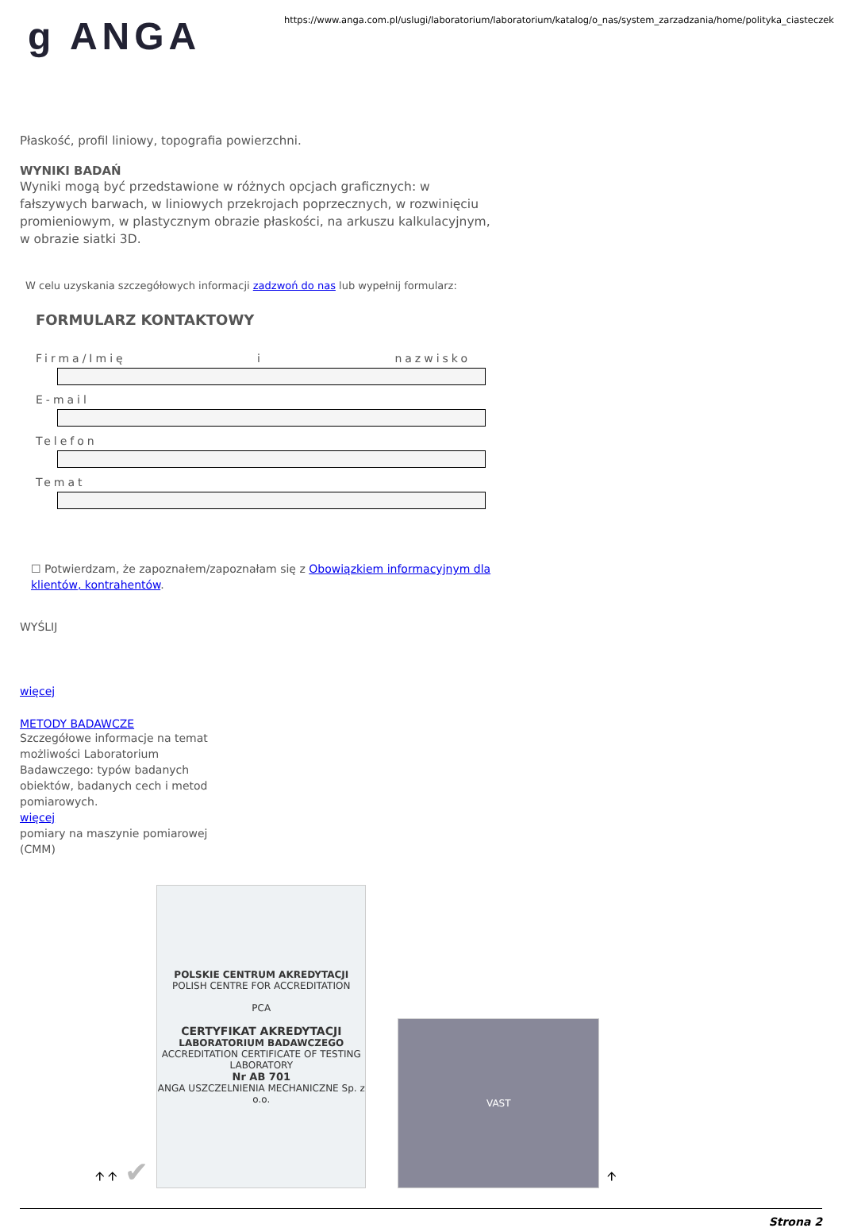g ANGA
https://www.anga.com.pl/uslugi/laboratorium/laboratorium/katalog/o_nas/system_zarzadzania/home/polityka_ciasteczek
Płaskość, profil liniowy, topografia powierzchni.
WYNIKI BADAŃ
Wyniki mogą być przedstawione w różnych opcjach graficznych: w fałszywych barwach, w liniowych przekrojach poprzecznych, w rozwinięciu promieniowym, w plastycznym obrazie płaskości, na arkuszu kalkulacyjnym, w obrazie siatki 3D.
W celu uzyskania szczegółowych informacji zadzwoń do nas lub wypełnij formularz:
FORMULARZ KONTAKTOWY
Firma/Imię i nazwisko
E-mail
Telefon
Temat
☐ Potwierdzam, że zapoznałem/zapoznałam się z Obowiązkiem informacyjnym dla klientów, kontrahentów.
WYŚLIJ
więcej
METODY BADAWCZE
Szczegółowe informacje na temat możliwości Laboratorium Badawczego: typów badanych obiektów, badanych cech i metod pomiarowych.
więcej
pomiary na maszynie pomiarowej (CMM)
🡩 🡩 ✔
POLSKIE CENTRUM AKREDYTACJI
POLISH CENTRE FOR ACCREDITATION
PCA
CERTYFIKAT AKREDYTACJI
LABORATORIUM BADAWCZEGO
ACCREDITATION CERTIFICATE OF TESTING LABORATORY
Nr AB 701
ANGA USZCZELNIENIA MECHANICZNE Sp. z o.o.
VAST
🡩
Strona 2